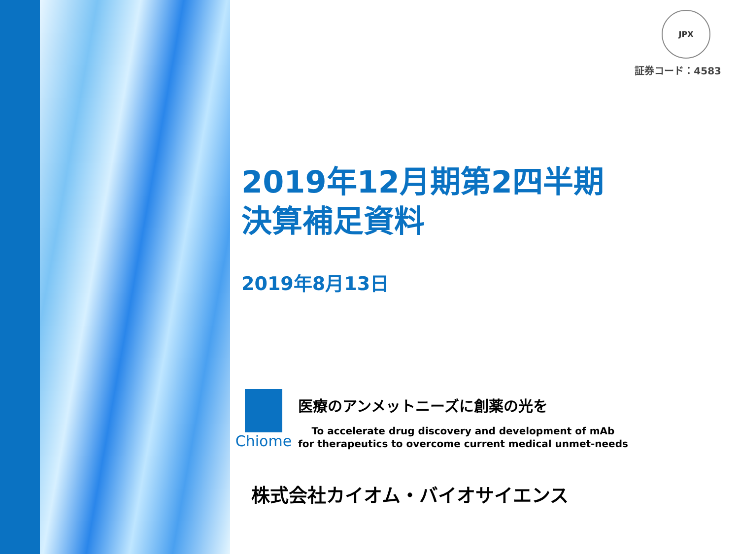JPX
証券コード：4583
2019年12月期第2四半期
決算補足資料
2019年8月13日
Chiome
医療のアンメットニーズに創薬の光を
To accelerate drug discovery and development of mAb
for therapeutics to overcome current medical unmet-needs
株式会社カイオム・バイオサイエンス